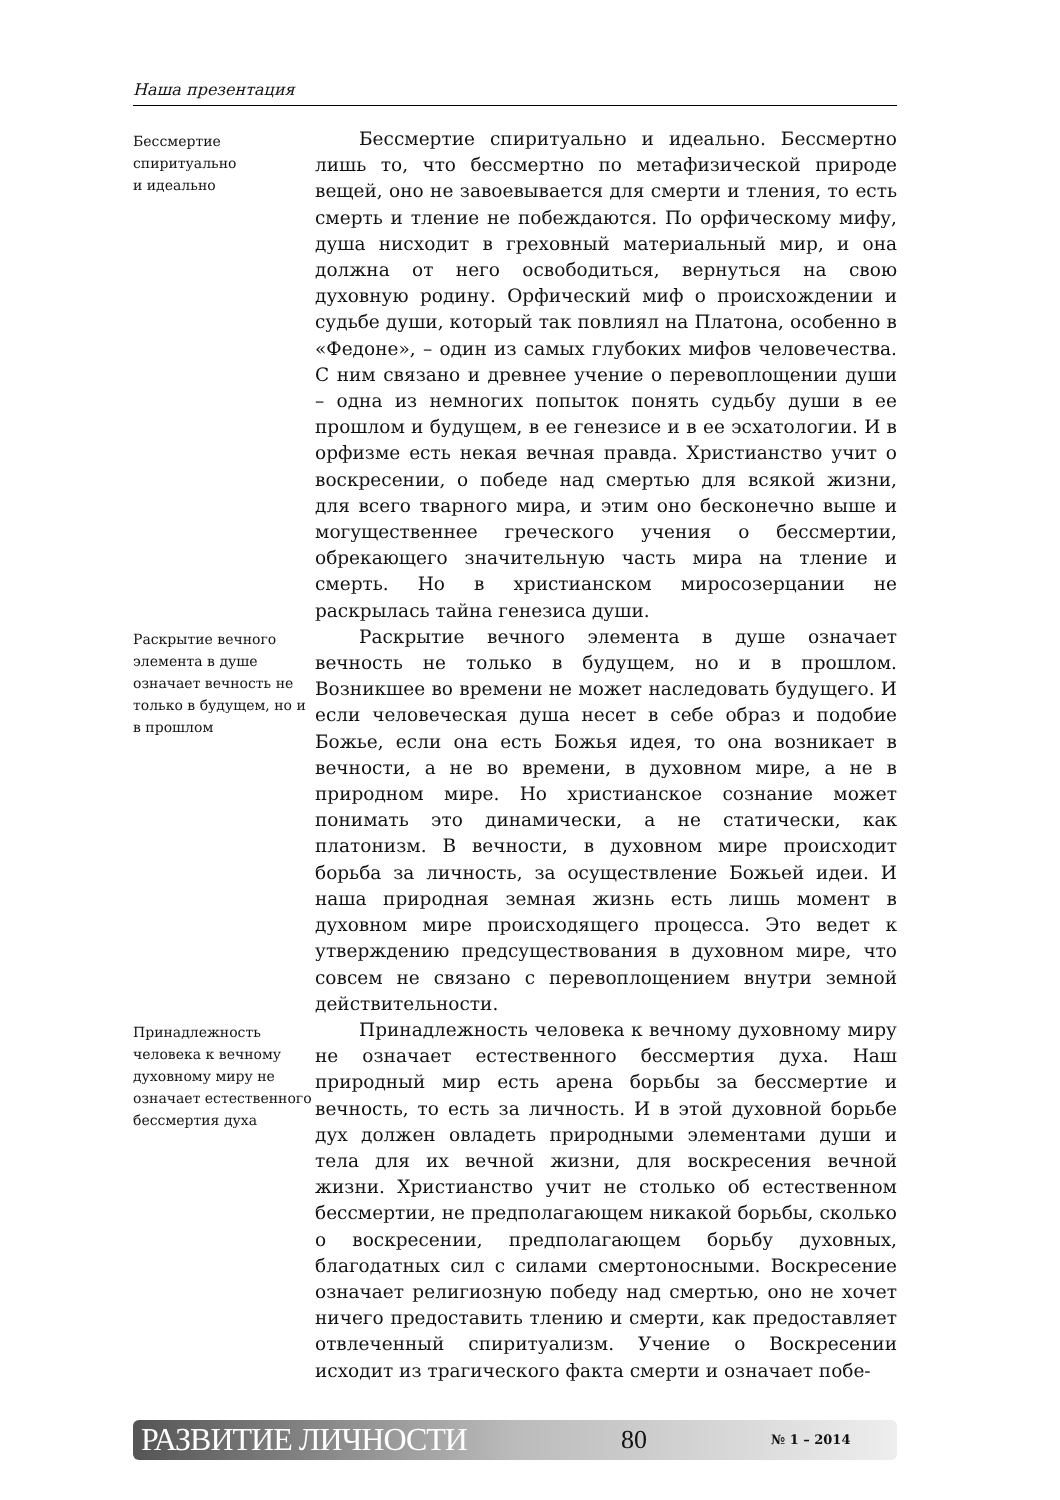Наша презентация
Бессмертие
спиритуально
и идеально
Бессмертие спиритуально и идеально. Бессмертно лишь то, что бессмертно по метафизической природе вещей, оно не завоевывается для смерти и тления, то есть смерть и тление не побеждаются. По орфическому мифу, душа нисходит в греховный материальный мир, и она должна от него освободиться, вернуться на свою духовную родину. Орфический миф о происхождении и судьбе души, который так повлиял на Платона, особенно в «Федоне», – один из самых глубоких мифов человечества. С ним связано и древнее учение о перевоплощении души – одна из немногих попыток понять судьбу души в ее прошлом и будущем, в ее генезисе и в ее эсхатологии. И в орфизме есть некая вечная правда. Христианство учит о воскресении, о победе над смертью для всякой жизни, для всего тварного мира, и этим оно бесконечно выше и могущественнее греческого учения о бессмертии, обрекающего значительную часть мира на тление и смерть. Но в христианском миросозерцании не раскрылась тайна генезиса души.
Раскрытие вечного элемента в душе означает вечность не только в будущем, но и в прошлом
Раскрытие вечного элемента в душе означает вечность не только в будущем, но и в прошлом. Возникшее во времени не может наследовать будущего. И если человеческая душа несет в себе образ и подобие Божье, если она есть Божья идея, то она возникает в вечности, а не во времени, в духовном мире, а не в природном мире. Но христианское сознание может понимать это динамически, а не статически, как платонизм. В вечности, в духовном мире происходит борьба за личность, за осуществление Божьей идеи. И наша природная земная жизнь есть лишь момент в духовном мире происходящего процесса. Это ведет к утверждению предсуществования в духовном мире, что совсем не связано с перевоплощением внутри земной действительности.
Принадлежность человека к вечному духовному миру не означает естественного бессмертия духа
Принадлежность человека к вечному духовному миру не означает естественного бессмертия духа. Наш природный мир есть арена борьбы за бессмертие и вечность, то есть за личность. И в этой духовной борьбе дух должен овладеть природными элементами души и тела для их вечной жизни, для воскресения вечной жизни. Христианство учит не столько об естественном бессмертии, не предполагающем никакой борьбы, сколько о воскресении, предполагающем борьбу духовных, благодатных сил с силами смертоносными. Воскресение означает религиозную победу над смертью, оно не хочет ничего предоставить тлению и смерти, как предоставляет отвлеченный спиритуализм. Учение о Воскресении исходит из трагического факта смерти и означает побе-
РАЗВИТИЕ ЛИЧНОСТИ 80 № 1 – 2014